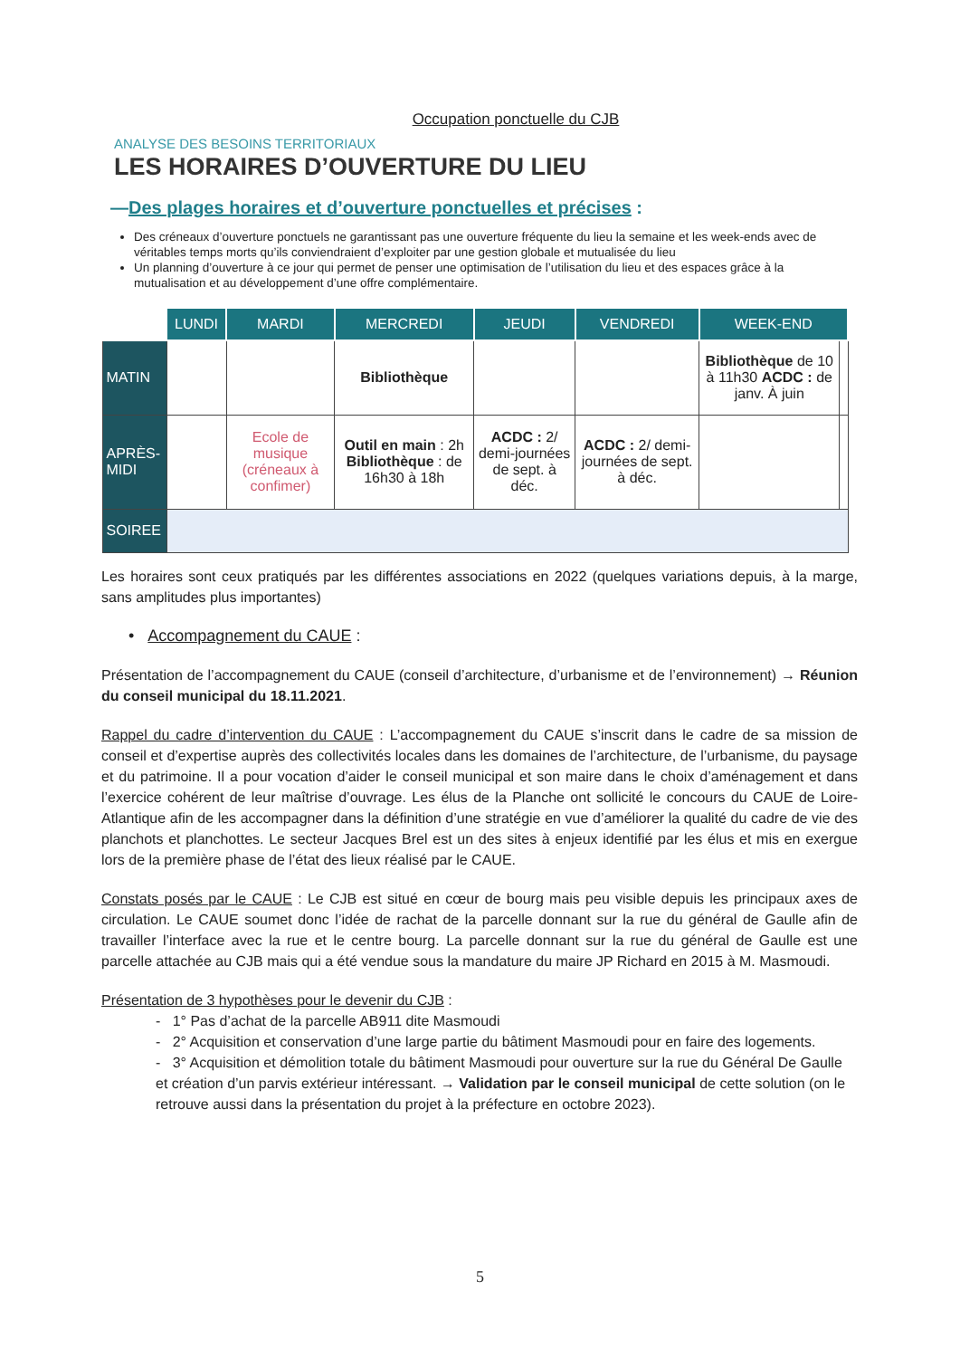Occupation ponctuelle du CJB
ANALYSE DES BESOINS TERRITORIAUX
LES HORAIRES D’OUVERTURE DU LIEU
—Des plages horaires et d’ouverture ponctuelles et précises :
Des créneaux d’ouverture ponctuels ne garantissant pas une ouverture fréquente du lieu la semaine et les week-ends avec de véritables temps morts qu’ils conviendraient d’exploiter par une gestion globale et mutualisée du lieu
Un planning d’ouverture à ce jour qui permet de penser une optimisation de l’utilisation du lieu et des espaces grâce à la mutualisation et au développement d’une offre complémentaire.
| | LUNDI | MARDI | MERCREDI | JEUDI | VENDREDI | WEEK-END | |
| --- | --- | --- | --- | --- | --- | --- | --- |
| MATIN | | | Bibliothèque | | | Bibliothèque de 10 à 11h30 ACDC : de janv. À juin | |
| APRÈS-MIDI | | Ecole de musique (créneaux à confimer) | Outil en main : 2h Bibliothèque : de 16h30 à 18h | ACDC : 2/ demi-journées de sept. à déc. | ACDC : 2/ demi-journées de sept. à déc. | | |
| SOIREE | | | | | | | |
Les horaires sont ceux pratiqués par les différentes associations en 2022 (quelques variations depuis, à la marge, sans amplitudes plus importantes)
• Accompagnement du CAUE :
Présentation de l’accompagnement du CAUE (conseil d’architecture, d’urbanisme et de l’environnement) → Réunion du conseil municipal du 18.11.2021.
Rappel du cadre d’intervention du CAUE : L’accompagnement du CAUE s’inscrit dans le cadre de sa mission de conseil et d’expertise auprès des collectivités locales dans les domaines de l’architecture, de l’urbanisme, du paysage et du patrimoine. Il a pour vocation d’aider le conseil municipal et son maire dans le choix d’aménagement et dans l’exercice cohérent de leur maîtrise d’ouvrage. Les élus de la Planche ont sollicité le concours du CAUE de Loire-Atlantique afin de les accompagner dans la définition d’une stratégie en vue d’améliorer la qualité du cadre de vie des planchots et planchottes. Le secteur Jacques Brel est un des sites à enjeux identifié par les élus et mis en exergue lors de la première phase de l’état des lieux réalisé par le CAUE.
Constats posés par le CAUE : Le CJB est situé en cœur de bourg mais peu visible depuis les principaux axes de circulation. Le CAUE soumet donc l’idée de rachat de la parcelle donnant sur la rue du général de Gaulle afin de travailler l’interface avec la rue et le centre bourg. La parcelle donnant sur la rue du général de Gaulle est une parcelle attachée au CJB mais qui a été vendue sous la mandature du maire JP Richard en 2015 à M. Masmoudi.
Présentation de 3 hypothèses pour le devenir du CJB :
- 1° Pas d’achat de la parcelle AB911 dite Masmoudi
- 2° Acquisition et conservation d’une large partie du bâtiment Masmoudi pour en faire des logements.
- 3° Acquisition et démolition totale du bâtiment Masmoudi pour ouverture sur la rue du Général De Gaulle et création d’un parvis extérieur intéressant. → Validation par le conseil municipal de cette solution (on le retrouve aussi dans la présentation du projet à la préfecture en octobre 2023).
5